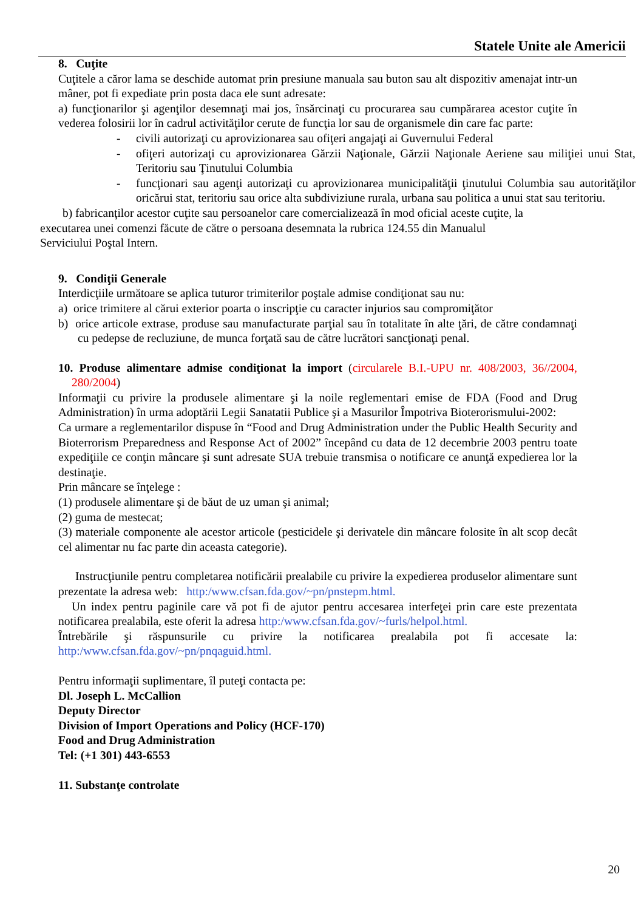Statele Unite ale Americii
8. Cuţite
Cuţitele a căror lama se deschide automat prin presiune manuala sau buton sau alt dispozitiv amenajat intr-un mâner, pot fi expediate prin posta daca ele sunt adresate:
a) funcţionarilor şi agenţilor desemnaţi mai jos, însărcinaţi cu procurarea sau cumpărarea acestor cuţite în vederea folosirii lor în cadrul activităţilor cerute de funcţia lor sau de organismele din care fac parte:
- civili autorizaţi cu aprovizionarea sau ofiţeri angajaţi ai Guvernului Federal
- ofiţeri autorizaţi cu aprovizionarea Gărzii Naţionale, Gărzii Naţionale Aeriene sau miliţiei unui Stat, Teritoriu sau Ţinutului Columbia
- funcţionari sau agenţi autorizaţi cu aprovizionarea municipalităţii ţinutului Columbia sau autorităţilor oricărui stat, teritoriu sau orice alta subdiviziune rurala, urbana sau politica a unui stat sau teritoriu.
b) fabricanţilor acestor cuţite sau persoanelor care comercializează în mod oficial aceste cuţite, la executarea unei comenzi făcute de către o persoana desemnata la rubrica 124.55 din Manualul Serviciului Poştal Intern.
9. Condiţii Generale
Interdicţiile următoare se aplica tuturor trimiterilor poştale admise condiţionat sau nu:
a) orice trimitere al cărui exterior poarta o inscripţie cu caracter injurios sau compromiţător
b) orice articole extrase, produse sau manufacturate parţial sau în totalitate în alte ţări, de către condamnaţi cu pedepse de recluziune, de munca forţată sau de către lucrători sancţionaţi penal.
10. Produse alimentare admise condiţionat la import (circularele B.I.-UPU nr. 408/2003, 36//2004, 280/2004)
Informaţii cu privire la produsele alimentare şi la noile reglementari emise de FDA (Food and Drug Administration) în urma adoptării Legii Sanatatii Publice şi a Masurilor Împotriva Bioterorismului-2002:
Ca urmare a reglementarilor dispuse în “Food and Drug Administration under the Public Health Security and Bioterrorism Preparedness and Response Act of 2002” începând cu data de 12 decembrie 2003 pentru toate expediţiile ce conţin mâncare şi sunt adresate SUA trebuie transmisa o notificare ce anunţă expedierea lor la destinaţie.
Prin mâncare se înţelege :
(1) produsele alimentare şi de băut de uz uman şi animal;
(2) guma de mestecat;
(3) materiale componente ale acestor articole (pesticidele şi derivatele din mâncare folosite în alt scop decât cel alimentar nu fac parte din aceasta categorie).
Instrucţiunile pentru completarea notificării prealabile cu privire la expedierea produselor alimentare sunt prezentate la adresa web: http:/www.cfsan.fda.gov/~pn/pnstepm.html.
Un index pentru paginile care vă pot fi de ajutor pentru accesarea interfeţei prin care este prezentata notificarea prealabila, este oferit la adresa http:/www.cfsan.fda.gov/~furls/helpol.html.
Întrebările şi răspunsurile cu privire la notificarea prealabila pot fi accesate la: http:/www.cfsan.fda.gov/~pn/pnqaguid.html.
Pentru informaţii suplimentare, îl puteţi contacta pe:
Dl. Joseph L. McCallion
Deputy Director
Division of Import Operations and Policy (HCF-170)
Food and Drug Administration
Tel: (+1 301) 443-6553
11. Substanţe controlate
20